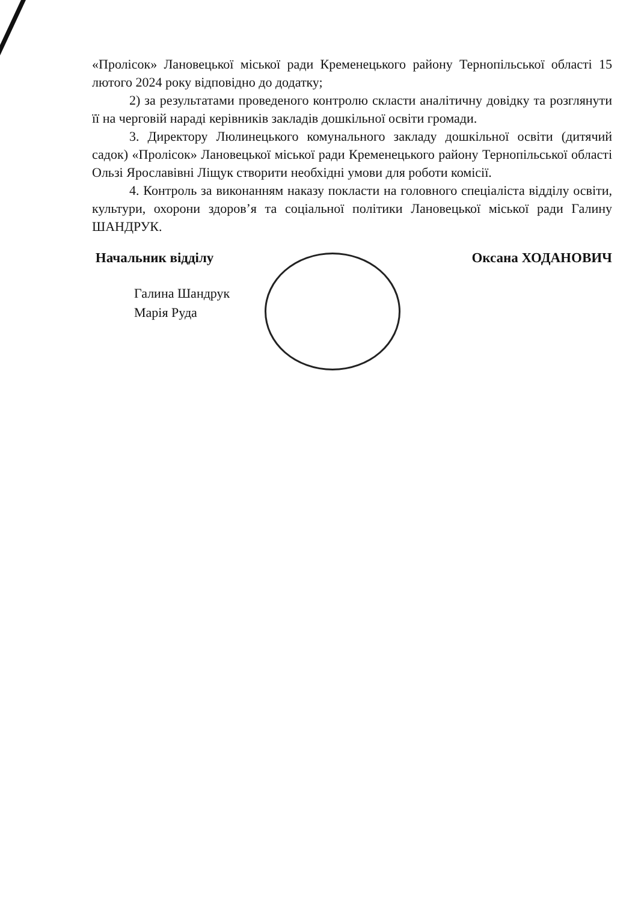«Пролісок» Лановецької міської ради Кременецького району Тернопільської області 15 лютого 2024 року відповідно до додатку;
2) за результатами проведеного контролю скласти аналітичну довідку та розглянути її на черговій нараді керівників закладів дошкільної освіти громади.
3. Директору Люлинецького комунального закладу дошкільної освіти (дитячий садок) «Пролісок» Лановецької міської ради Кременецького району Тернопільської області Ользі Ярославівні Ліщук створити необхідні умови для роботи комісії.
4. Контроль за виконанням наказу покласти на головного спеціаліста відділу освіти, культури, охорони здоров’я та соціальної політики Лановецької міської ради Галину ШАНДРУК.
Начальник відділу Оксана ХОДАНОВИЧ
Галина Шандрук
Марія Руда